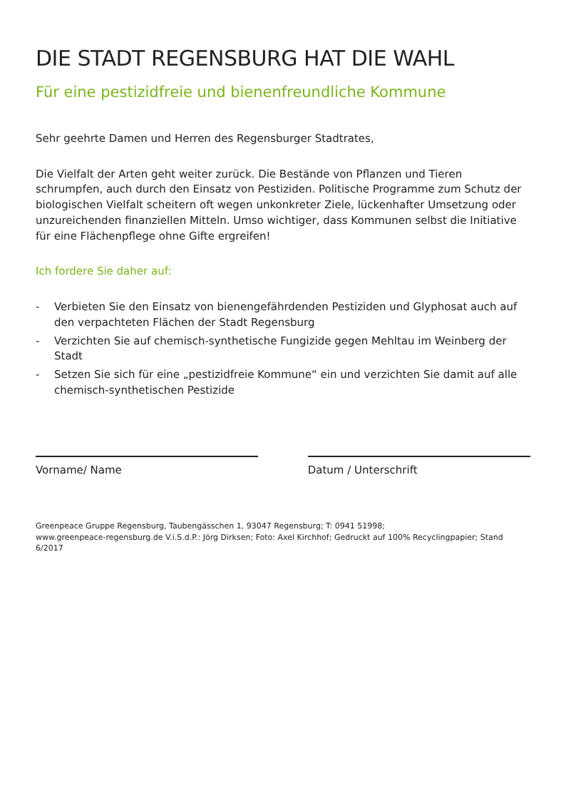DIE STADT REGENSBURG HAT DIE WAHL
Für eine pestizidfreie und bienenfreundliche Kommune
Sehr geehrte Damen und Herren des Regensburger Stadtrates,
Die Vielfalt der Arten geht weiter zurück. Die Bestände von Pflanzen und Tieren schrumpfen, auch durch den Einsatz von Pestiziden. Politische Programme zum Schutz der biologischen Vielfalt scheitern oft wegen unkonkreter Ziele, lückenhafter Umsetzung oder unzureichenden finanziellen Mitteln. Umso wichtiger, dass Kommunen selbst die Initiative für eine Flächenpflege ohne Gifte ergreifen!
Ich fordere Sie daher auf:
- Verbieten Sie den Einsatz von bienengefährdenden Pestiziden und Glyphosat auch auf den verpachteten Flächen der Stadt Regensburg
- Verzichten Sie auf chemisch-synthetische Fungizide gegen Mehltau im Weinberg der Stadt
- Setzen Sie sich für eine „pestizidfreie Kommune“ ein und verzichten Sie damit auf alle chemisch-synthetischen Pestizide
Vorname/ Name Datum / Unterschrift
Greenpeace Gruppe Regensburg, Taubengässchen 1, 93047 Regensburg; T: 0941 51998;
www.greenpeace-regensburg.de V.i.S.d.P.: Jörg Dirksen; Foto: Axel Kirchhof; Gedruckt auf 100% Recyclingpapier; Stand 6/2017